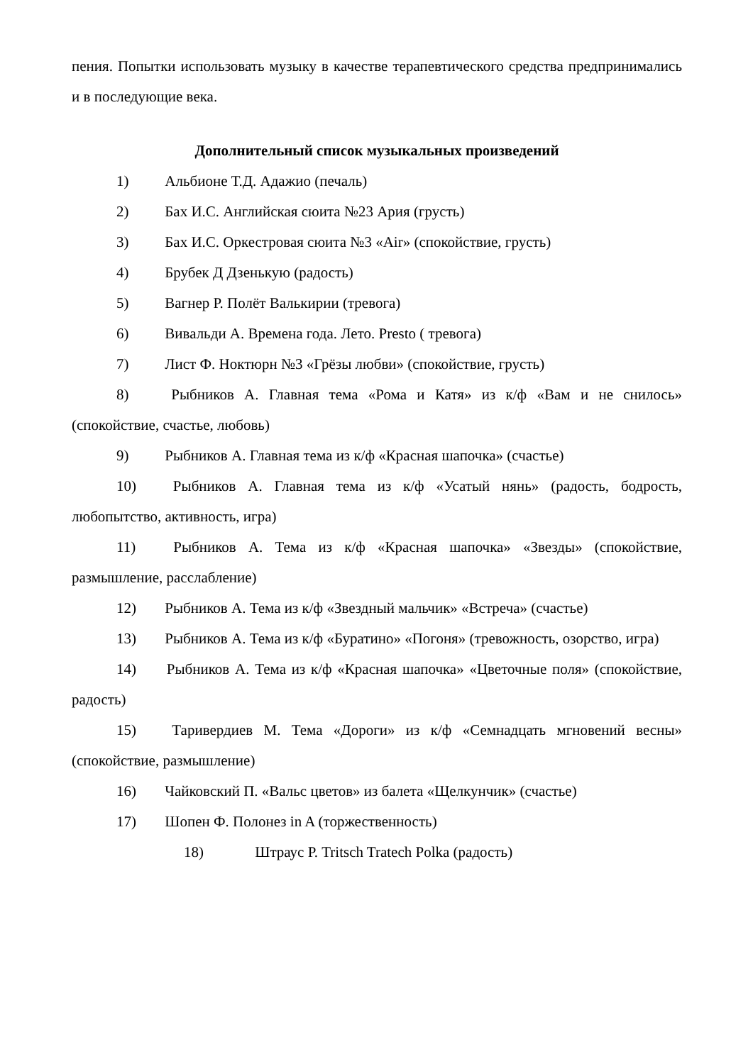пения. Попытки использовать музыку в качестве терапевтического средства предпринимались и в последующие века.
Дополнительный список музыкальных произведений
1) Альбионе Т.Д. Адажио (печаль)
2) Бах И.С. Английская сюита №23 Ария (грусть)
3) Бах И.С. Оркестровая сюита №3 «Air» (спокойствие, грусть)
4) Брубек Д Дзенькую (радость)
5) Вагнер Р. Полёт Валькирии (тревога)
6) Вивальди А. Времена года. Лето. Presto ( тревога)
7) Лист Ф. Ноктюрн №3 «Грёзы любви» (спокойствие, грусть)
8) Рыбников А. Главная тема «Рома и Катя» из к/ф «Вам и не снилось» (спокойствие, счастье, любовь)
9) Рыбников А. Главная тема из к/ф «Красная шапочка» (счастье)
10) Рыбников А. Главная тема из к/ф «Усатый нянь» (радость, бодрость, любопытство, активность, игра)
11) Рыбников А. Тема из к/ф «Красная шапочка» «Звезды» (спокойствие, размышление, расслабление)
12) Рыбников А. Тема из к/ф «Звездный мальчик» «Встреча» (счастье)
13) Рыбников А. Тема из к/ф «Буратино» «Погоня» (тревожность, озорство, игра)
14) Рыбников А. Тема из к/ф «Красная шапочка» «Цветочные поля» (спокойствие, радость)
15) Таривердиев М. Тема «Дороги» из к/ф «Семнадцать мгновений весны» (спокойствие, размышление)
16) Чайковский П. «Вальс цветов» из балета «Щелкунчик» (счастье)
17) Шопен Ф. Полонез in A (торжественность)
18) Штраус Р. Tritsch Tratech Polka (радость)